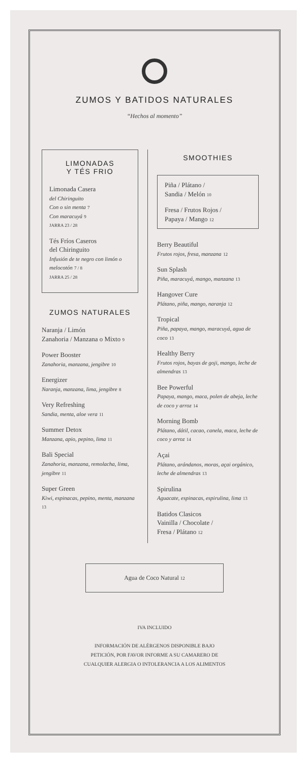ZUMOS Y BATIDOS NATURALES
“Hechos al momento”
LIMONADAS
Y TÉS FRIO
Limonada Casera
del Chiringuito
Con o sin menta 7
Con maracuyá 9
JARRA 23 / 28
Tés Fríos Caseros
del Chiringuito
Infusión de te negro con limón o melocotón 7 / 8
JARRA 25 / 28
ZUMOS NATURALES
Naranja / Limón
Zanahoria / Manzana o Mixto 9
Power Booster
Zanahoria, manzana, jengibre 10
Energizer
Naranja, manzana, lima, jengibre 8
Very Refreshing
Sandia, menta, aloe vera 11
Summer Detox
Manzana, apio, pepino, lima 11
Bali Special
Zanahoria, manzana, remolacha, lima, jengibre 11
Super Green
Kiwi, espinacas, pepino, menta, manzana 13
SMOOTHIES
Piña / Plátano /
Sandia / Melón 10
Fresa / Frutos Rojos /
Papaya / Mango 12
Berry Beautiful
Frutos rojos, fresa, manzana 12
Sun Splash
Piña, maracuyá, mango, manzana 13
Hangover Cure
Plátano, piña, mango, naranja 12
Tropical
Piña, papaya, mango, maracuyá, agua de coco 13
Healthy Berry
Frutos rojos, bayas de goji, mango, leche de almendras 13
Bee Powerful
Papaya, mango, maca, polen de abeja, leche de coco y arroz 14
Morning Bomb
Plátano, dátil, cacao, canela, maca, leche de coco y arroz 14
Açai
Plátano, arándanos, moras, açai orgánico, leche de almendras 13
Spirulina
Aguacate, espinacas, espirulina, lima 13
Batidos Clasicos
Vainilla / Chocolate /
Fresa / Plátano 12
Agua de Coco Natural 12
IVA INCLUIDO
INFORMACIÓN DE ALÉRGENOS DISPONIBLE BAJO
PETICIÓN, POR FAVOR INFORME A SU CAMARERO DE
CUALQUIER ALERGIA O INTOLERANCIA A LOS ALIMENTOS